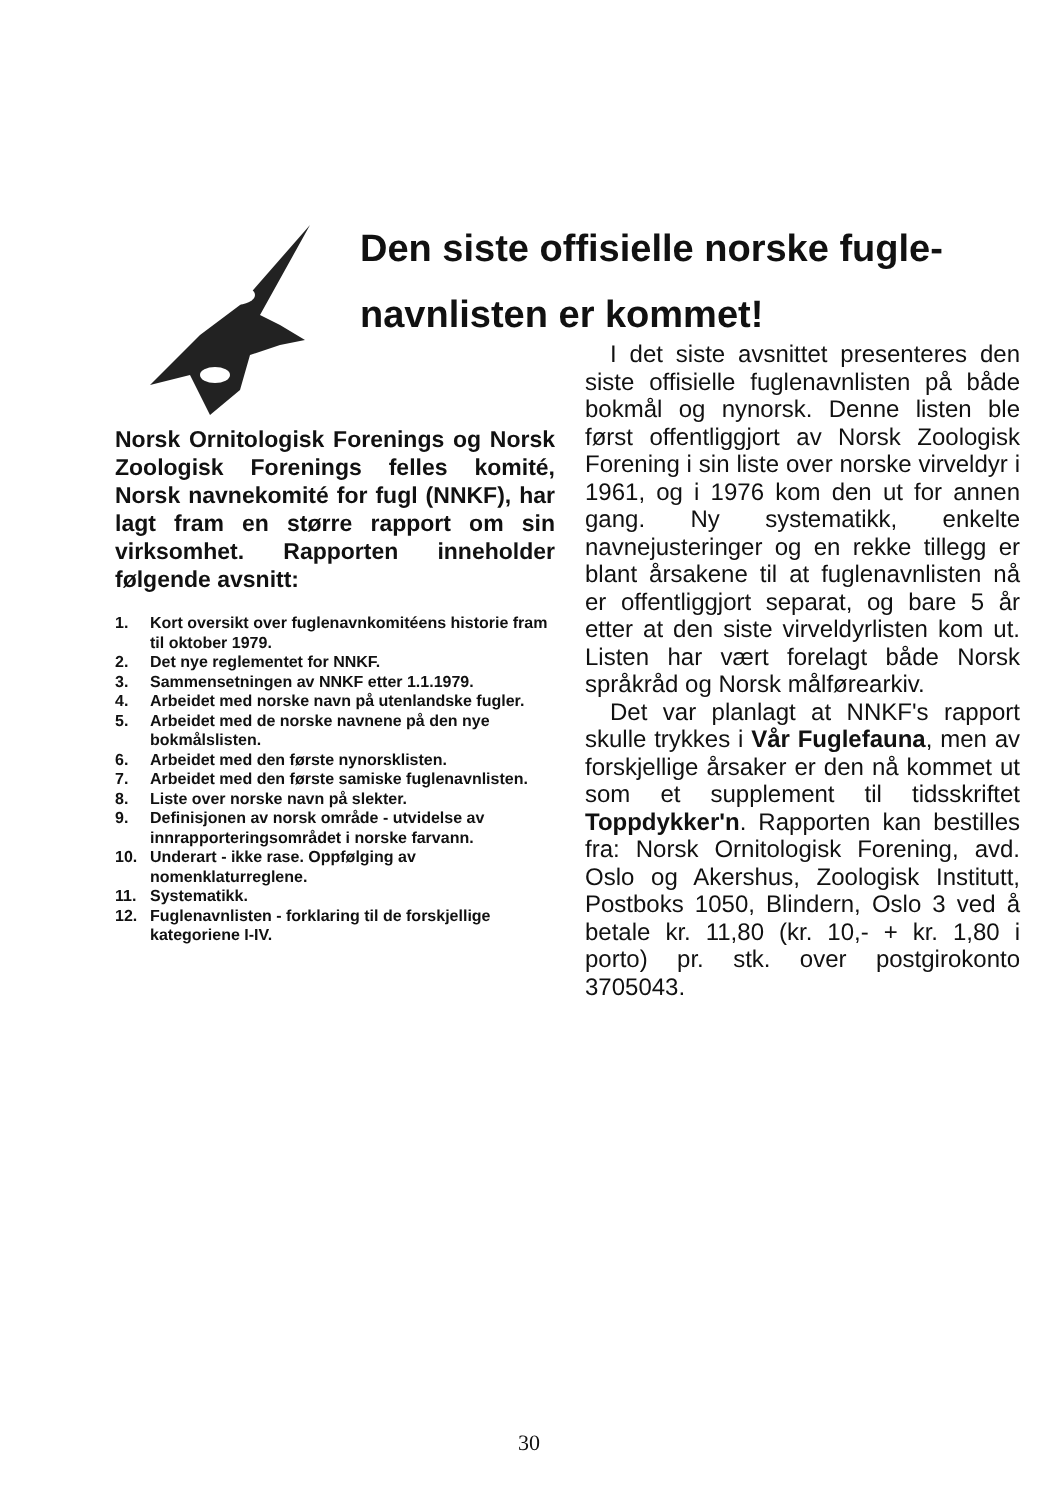Den siste offisielle norske fugle-navnlisten er kommet!
Norsk Ornitologisk Forenings og Norsk Zoologisk Forenings felles komité, Norsk navnekomité for fugl (NNKF), har lagt fram en større rapport om sin virksomhet. Rapporten inneholder følgende avsnitt:
1. Kort oversikt over fuglenavnkomitéens historie fram til oktober 1979.
2. Det nye reglementet for NNKF.
3. Sammensetningen av NNKF etter 1.1.1979.
4. Arbeidet med norske navn på utenlandske fugler.
5. Arbeidet med de norske navnene på den nye bokmålslisten.
6. Arbeidet med den første nynorsklisten.
7. Arbeidet med den første samiske fuglenavnlisten.
8. Liste over norske navn på slekter.
9. Definisjonen av norsk område - utvidelse av innrapporteringsområdet i norske farvann.
10. Underart - ikke rase. Oppfølging av nomenklaturreglene.
11. Systematikk.
12. Fuglenavnlisten - forklaring til de forskjellige kategoriene I-IV.
I det siste avsnittet presenteres den siste offisielle fuglenavnlisten på både bokmål og nynorsk. Denne listen ble først offentliggjort av Norsk Zoologisk Forening i sin liste over norske virveldyr i 1961, og i 1976 kom den ut for annen gang. Ny systematikk, enkelte navnejusteringer og en rekke tillegg er blant årsakene til at fuglenavnlisten nå er offentliggjort separat, og bare 5 år etter at den siste virveldyrlisten kom ut. Listen har vært forelagt både Norsk språkråd og Norsk målførearkiv.
Det var planlagt at NNKF's rapport skulle trykkes i Vår Fuglefauna, men av forskjellige årsaker er den nå kommet ut som et supplement til tidsskriftet Toppdykker'n. Rapporten kan bestilles fra: Norsk Ornitologisk Forening, avd. Oslo og Akershus, Zoologisk Institutt, Postboks 1050, Blindern, Oslo 3 ved å betale kr. 11,80 (kr. 10,- + kr. 1,80 i porto) pr. stk. over postgirokonto 3705043.
30